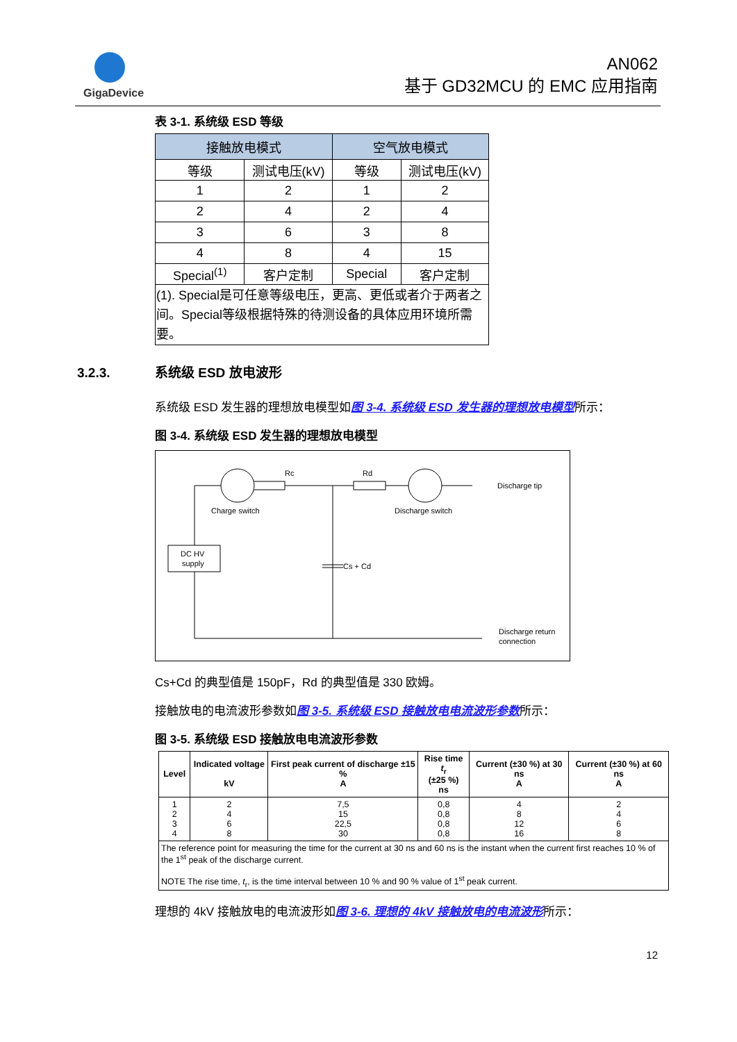GigaDevice
AN062
基于 GD32MCU 的 EMC 应用指南
表 3-1. 系统级 ESD 等级
| 接触放电模式 | | 空气放电模式 | |
| --- | --- | --- | --- |
| 等级 | 测试电压(kV) | 等级 | 测试电压(kV) |
| 1 | 2 | 1 | 2 |
| 2 | 4 | 2 | 4 |
| 3 | 6 | 3 | 8 |
| 4 | 8 | 4 | 15 |
| Special<sup>(1)</sup> | 客户定制 | Special | 客户定制 |
| (1). Special是可任意等级电压，更高、更低或者介于两者之间。Special等级根据特殊的待测设备的具体应用环境所需要。 | | | |
3.2.3. 系统级 ESD 放电波形
系统级 ESD 发生器的理想放电模型如图 3-4. 系统级 ESD 发生器的理想放电模型所示：
图 3-4. 系统级 ESD 发生器的理想放电模型
Rc
Rd
Charge switch
Discharge switch
Discharge tip
DC HV
supply
Cs + Cd
Discharge return
connection
Cs+Cd 的典型值是 150pF，Rd 的典型值是 330 欧姆。
接触放电的电流波形参数如图 3-5. 系统级 ESD 接触放电电流波形参数所示：
图 3-5. 系统级 ESD 接触放电电流波形参数
| Level | Indicated voltage kV | First peak current of discharge ±15 % A | Rise time t<sub>r</sub> (±25 %) ns | Current (±30 %) at 30 ns A | Current (±30 %) at 60 ns A |
| --- | --- | --- | --- | --- | --- |
| 1 2 3 4 | 2 4 6 8 | 7,5 15 22,5 30 | 0,8 0,8 0,8 0,8 | 4 8 12 16 | 2 4 6 8 |
| The reference point for measuring the time for the current at 30 ns and 60 ns is the instant when the current first reaches 10 % of the 1<sup>st</sup> peak of the discharge current. NOTE The rise time, t<sub>r</sub>, is the time interval between 10 % and 90 % value of 1<sup>st</sup> peak current. | | | | | |
理想的 4kV 接触放电的电流波形如图 3-6. 理想的 4kV 接触放电的电流波形所示：
12